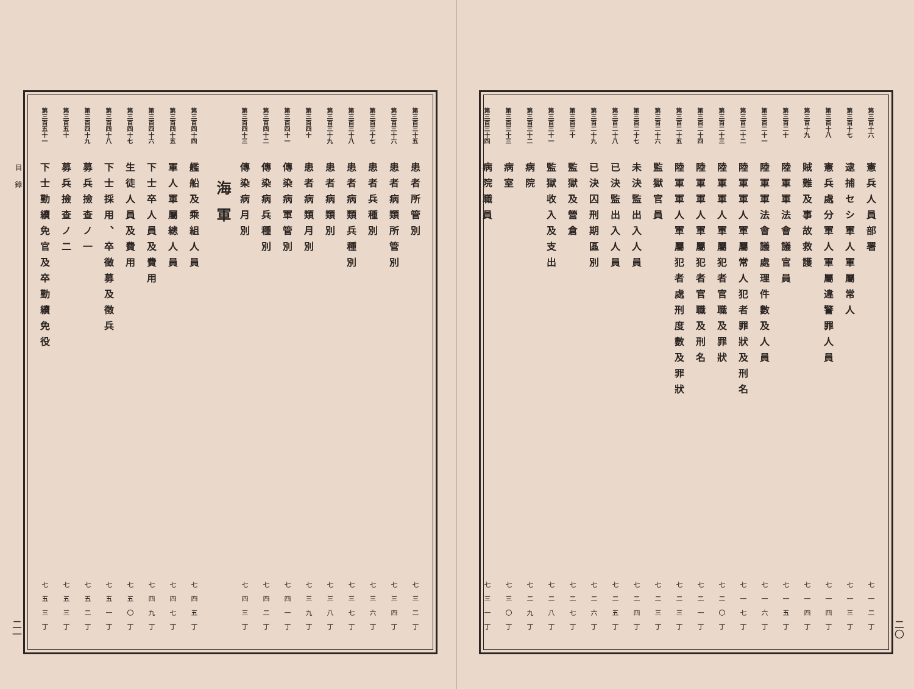二〇
第三百十六 憲兵人員部署 七一二丁
第三百十七 逮捕セシ軍人軍屬常人 七一三丁
第三百十八 憲兵處分軍人軍屬違警罪人員 七一四丁
第三百十九 賊難及事故救護 七一四丁
第三百二十 陸軍軍法會議官員 七一五丁
第三百二十一 陸軍軍法會議處理件數及人員 七一六丁
第三百二十二 陸軍軍人軍屬常人犯者罪狀及刑名 七一七丁
第三百二十三 陸軍軍人軍屬犯者官職及罪狀 七二〇丁
第三百二十四 陸軍軍人軍屬犯者官職及刑名 七二一丁
第三百二十五 陸軍軍人軍屬犯者處刑度數及罪狀 七二三丁
第三百二十六 監獄官員 七二三丁
第三百二十七 未決監出入人員 七二四丁
第三百二十八 已決監出入人員 七二五丁
第三百二十九 已決囚刑期區別 七二六丁
第三百三十 監獄及營倉 七二七丁
第三百三十一 監獄收入及支出 七二八丁
第三百三十二 病院 七二九丁
第三百三十三 病室 七三〇丁
第三百三十四 病院職員 七三一丁
第三百三十五 患者所管別 七三二丁
第三百三十六 患者病類所管別 七三四丁
第三百三十七 患者兵種別 七三六丁
第三百三十八 患者病類兵種別 七三七丁
第三百三十九 患者病類別 七三八丁
第三百四十 患者病類月別 七三九丁
第三百四十一 傳染病軍管別 七四一丁
第三百四十二 傳染病兵種別 七四二丁
第三百四十三 傳染病月別 七四三丁
海軍
第三百四十四 艦船及乘組人員 七四五丁
第三百四十五 軍人軍屬總人員 七四七丁
第三百四十六 下士卒人員及費用 七四九丁
第三百四十七 生徒人員及費用 七五〇丁
第三百四十八 下士採用、卒徵募及徵兵 七五一丁
第三百四十九 募兵撿查ノ一 七五二丁
第三百五十 募兵撿查ノ二 七五三丁
第三百五十一 下士勤續免官及卒勤續免役 七五三丁
目錄 二一